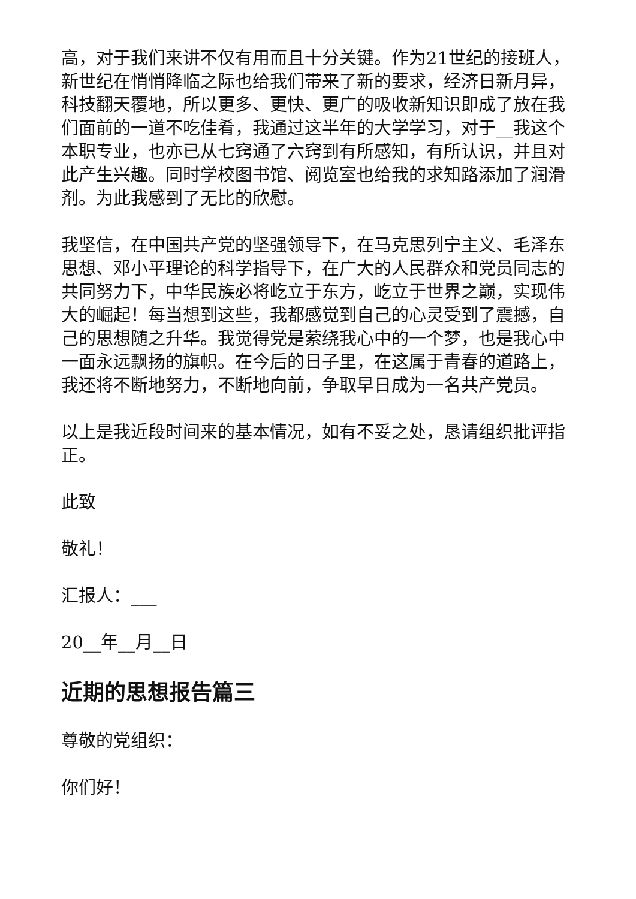高，对于我们来讲不仅有用而且十分关键。作为21世纪的接班人，新世纪在悄悄降临之际也给我们带来了新的要求，经济日新月异，科技翻天覆地，所以更多、更快、更广的吸收新知识即成了放在我们面前的一道不吃佳肴，我通过这半年的大学学习，对于__我这个本职专业，也亦已从七窍通了六窍到有所感知，有所认识，并且对此产生兴趣。同时学校图书馆、阅览室也给我的求知路添加了润滑剂。为此我感到了无比的欣慰。
我坚信，在中国共产党的坚强领导下，在马克思列宁主义、毛泽东思想、邓小平理论的科学指导下，在广大的人民群众和党员同志的共同努力下，中华民族必将屹立于东方，屹立于世界之巅，实现伟大的崛起！每当想到这些，我都感觉到自己的心灵受到了震撼，自己的思想随之升华。我觉得党是萦绕我心中的一个梦，也是我心中一面永远飘扬的旗帜。在今后的日子里，在这属于青春的道路上，我还将不断地努力，不断地向前，争取早日成为一名共产党员。
以上是我近段时间来的基本情况，如有不妥之处，恳请组织批评指正。
此致
敬礼！
汇报人：___
20__年__月__日
近期的思想报告篇三
尊敬的党组织：
你们好！